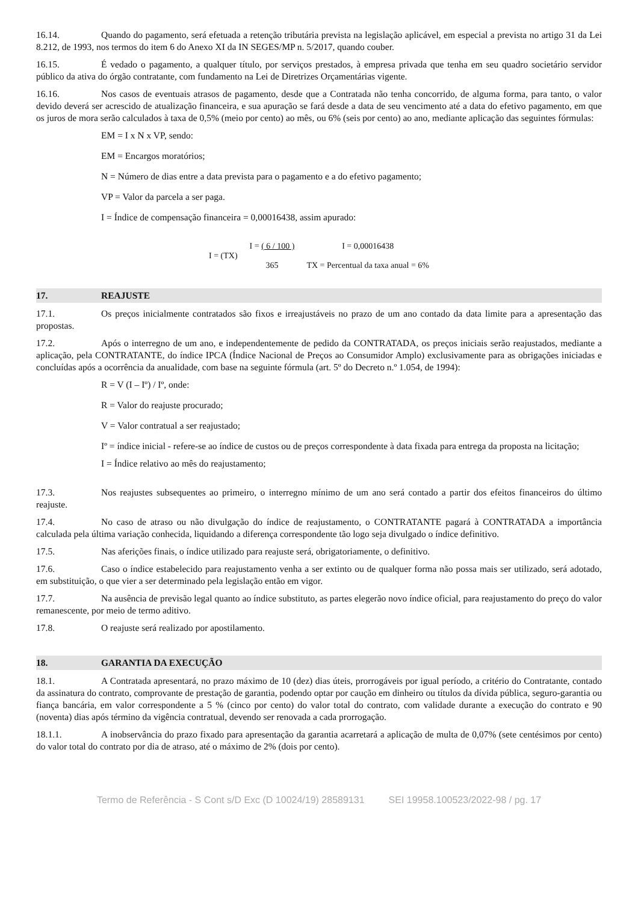16.14. Quando do pagamento, será efetuada a retenção tributária prevista na legislação aplicável, em especial a prevista no artigo 31 da Lei 8.212, de 1993, nos termos do item 6 do Anexo XI da IN SEGES/MP n. 5/2017, quando couber.
16.15. É vedado o pagamento, a qualquer título, por serviços prestados, à empresa privada que tenha em seu quadro societário servidor público da ativa do órgão contratante, com fundamento na Lei de Diretrizes Orçamentárias vigente.
16.16. Nos casos de eventuais atrasos de pagamento, desde que a Contratada não tenha concorrido, de alguma forma, para tanto, o valor devido deverá ser acrescido de atualização financeira, e sua apuração se fará desde a data de seu vencimento até a data do efetivo pagamento, em que os juros de mora serão calculados à taxa de 0,5% (meio por cento) ao mês, ou 6% (seis por cento) ao ano, mediante aplicação das seguintes fórmulas:
EM = I x N x VP, sendo:
EM = Encargos moratórios;
N = Número de dias entre a data prevista para o pagamento e a do efetivo pagamento;
VP = Valor da parcela a ser paga.
I = Índice de compensação financeira = 0,00016438, assim apurado:
I = (TX)
I = ( 6 / 100 )
365
I = 0,00016438
TX = Percentual da taxa anual = 6%
17. REAJUSTE
17.1. Os preços inicialmente contratados são fixos e irreajustáveis no prazo de um ano contado da data limite para a apresentação das propostas.
17.2. Após o interregno de um ano, e independentemente de pedido da CONTRATADA, os preços iniciais serão reajustados, mediante a aplicação, pela CONTRATANTE, do índice IPCA (Índice Nacional de Preços ao Consumidor Amplo) exclusivamente para as obrigações iniciadas e concluídas após a ocorrência da anualidade, com base na seguinte fórmula (art. 5º do Decreto n.º 1.054, de 1994):
R = V (I – Iº) / Iº, onde:
R = Valor do reajuste procurado;
V = Valor contratual a ser reajustado;
Iº = índice inicial - refere-se ao índice de custos ou de preços correspondente à data fixada para entrega da proposta na licitação;
I = Índice relativo ao mês do reajustamento;
17.3. Nos reajustes subsequentes ao primeiro, o interregno mínimo de um ano será contado a partir dos efeitos financeiros do último reajuste.
17.4. No caso de atraso ou não divulgação do índice de reajustamento, o CONTRATANTE pagará à CONTRATADA a importância calculada pela última variação conhecida, liquidando a diferença correspondente tão logo seja divulgado o índice definitivo.
17.5. Nas aferições finais, o índice utilizado para reajuste será, obrigatoriamente, o definitivo.
17.6. Caso o índice estabelecido para reajustamento venha a ser extinto ou de qualquer forma não possa mais ser utilizado, será adotado, em substituição, o que vier a ser determinado pela legislação então em vigor.
17.7. Na ausência de previsão legal quanto ao índice substituto, as partes elegerão novo índice oficial, para reajustamento do preço do valor remanescente, por meio de termo aditivo.
17.8. O reajuste será realizado por apostilamento.
18. GARANTIA DA EXECUÇÃO
18.1. A Contratada apresentará, no prazo máximo de 10 (dez) dias úteis, prorrogáveis por igual período, a critério do Contratante, contado da assinatura do contrato, comprovante de prestação de garantia, podendo optar por caução em dinheiro ou títulos da dívida pública, seguro-garantia ou fiança bancária, em valor correspondente a 5 % (cinco por cento) do valor total do contrato, com validade durante a execução do contrato e 90 (noventa) dias após término da vigência contratual, devendo ser renovada a cada prorrogação.
18.1.1. A inobservância do prazo fixado para apresentação da garantia acarretará a aplicação de multa de 0,07% (sete centésimos por cento) do valor total do contrato por dia de atraso, até o máximo de 2% (dois por cento).
Termo de Referência - S Cont s/D Exc (D 10024/19) 28589131 SEI 19958.100523/2022-98 / pg. 17